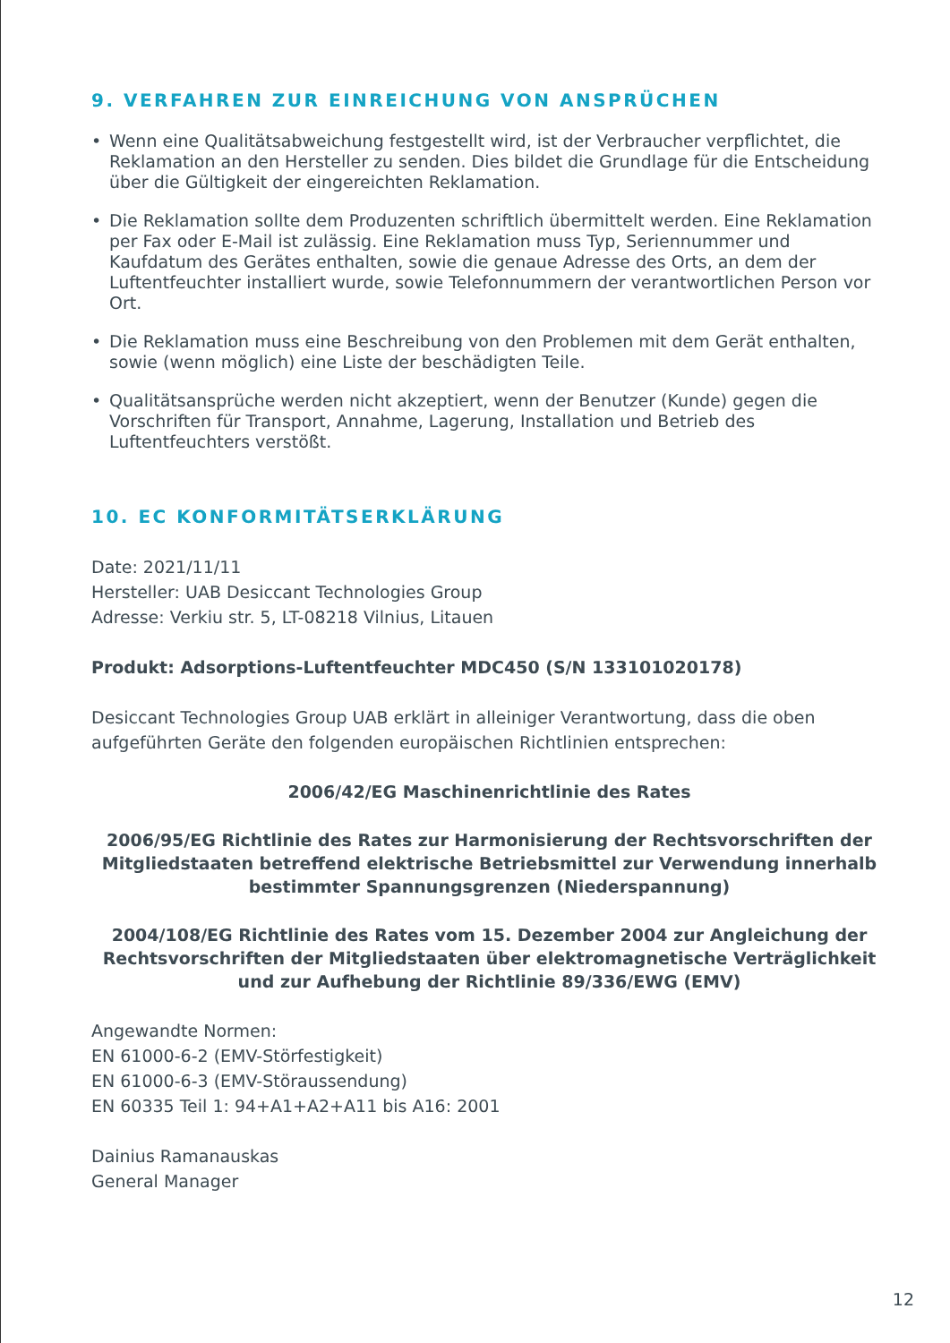9. VERFAHREN ZUR EINREICHUNG VON ANSPRÜCHEN
• Wenn eine Qualitätsabweichung festgestellt wird, ist der Verbraucher verpflichtet, die Reklamation an den Hersteller zu senden. Dies bildet die Grundlage für die Entscheidung über die Gültigkeit der eingereichten Reklamation.
• Die Reklamation sollte dem Produzenten schriftlich übermittelt werden. Eine Reklamation per Fax oder E-Mail ist zulässig. Eine Reklamation muss Typ, Seriennummer und Kaufdatum des Gerätes enthalten, sowie die genaue Adresse des Orts, an dem der Luftentfeuchter installiert wurde, sowie Telefonnummern der verantwortlichen Person vor Ort.
• Die Reklamation muss eine Beschreibung von den Problemen mit dem Gerät enthalten, sowie (wenn möglich) eine Liste der beschädigten Teile.
• Qualitätsansprüche werden nicht akzeptiert, wenn der Benutzer (Kunde) gegen die Vorschriften für Transport, Annahme, Lagerung, Installation und Betrieb des Luftentfeuchters verstößt.
10. EC KONFORMITÄTSERKLÄRUNG
Date: 2021/11/11
Hersteller: UAB Desiccant Technologies Group
Adresse: Verkiu str. 5, LT-08218 Vilnius, Litauen
Produkt: Adsorptions-Luftentfeuchter MDC450 (S/N 133101020178)
Desiccant Technologies Group UAB erklärt in alleiniger Verantwortung, dass die oben aufgeführten Geräte den folgenden europäischen Richtlinien entsprechen:
2006/42/EG Maschinenrichtlinie des Rates
2006/95/EG Richtlinie des Rates zur Harmonisierung der Rechtsvorschriften der Mitgliedstaaten betreffend elektrische Betriebsmittel zur Verwendung innerhalb bestimmter Spannungsgrenzen (Niederspannung)
2004/108/EG Richtlinie des Rates vom 15. Dezember 2004 zur Angleichung der Rechtsvorschriften der Mitgliedstaaten über elektromagnetische Verträglichkeit und zur Aufhebung der Richtlinie 89/336/EWG (EMV)
Angewandte Normen:
EN 61000-6-2 (EMV-Störfestigkeit)
EN 61000-6-3 (EMV-Störaussendung)
EN 60335 Teil 1: 94+A1+A2+A11 bis A16: 2001
Dainius Ramanauskas
General Manager
12